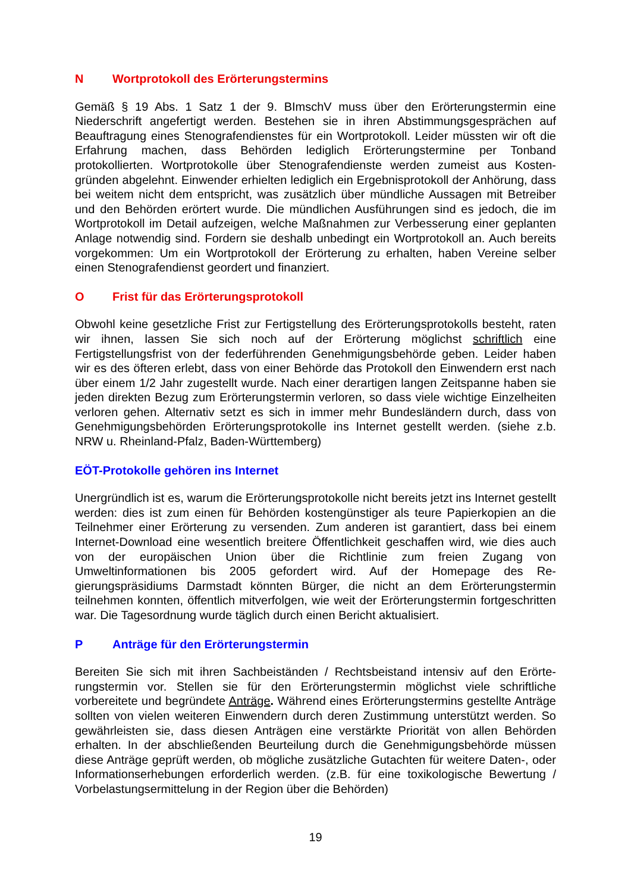N Wortprotokoll des Erörterungstermins
Gemäß § 19 Abs. 1 Satz 1 der 9. BImschV muss über den Erörterungstermin eine Niederschrift angefertigt werden. Bestehen sie in ihren Abstimmungsgesprächen auf Beauftragung eines Stenografendienstes für ein Wortprotokoll. Leider müssten wir oft die Erfahrung machen, dass Behörden lediglich Erörterungstermine per Tonband protokollierten. Wortprotokolle über Stenografendienste werden zumeist aus Kosten­gründen abgelehnt. Einwender erhielten lediglich ein Ergebnisprotokoll der Anhö­rung, dass bei weitem nicht dem entspricht, was zusätzlich über mündliche Aussagen mit Betreiber und den Behörden erörtert wurde. Die mündlichen Ausführungen sind es jedoch, die im Wortprotokoll im Detail aufzeigen, welche Maßnahmen zur Verbes­serung einer geplanten Anlage notwendig sind. Fordern sie deshalb unbedingt ein Wortprotokoll an. Auch bereits vorgekommen: Um ein Wortprotokoll der Erörterung zu erhalten, haben Vereine selber einen Stenografendienst geordert und finanziert.
O Frist für das Erörterungsprotokoll
Obwohl keine gesetzliche Frist zur Fertigstellung des Erörterungsprotokolls besteht, raten wir ihnen, lassen Sie sich noch auf der Erörterung möglichst schriftlich eine Fertigstellungsfrist von der federführenden Genehmigungsbehörde geben. Leider haben wir es des öfteren erlebt, dass von einer Behörde das Protokoll den Einwen­dern erst nach über einem 1/2 Jahr zugestellt wurde. Nach einer derartigen langen Zeitspanne haben sie jeden direkten Bezug zum Erörterungstermin verloren, so dass viele wichtige Einzelheiten verloren gehen. Alternativ setzt es sich in immer mehr Bundesländern durch, dass von Genehmigungsbehörden Erörterungsprotokolle ins Internet gestellt werden. (siehe z.b. NRW u. Rheinland-Pfalz, Baden-Württemberg)
EÖT-Protokolle gehören ins Internet
Unergründlich ist es, warum die Erörterungsprotokolle nicht bereits jetzt ins Internet gestellt werden: dies ist zum einen für Behörden kostengünstiger als teure Papierko­pien an die Teilnehmer einer Erörterung zu versenden. Zum anderen ist garantiert, dass bei einem Internet-Download eine wesentlich breitere Öffentlichkeit geschaffen wird, wie dies auch von der europäischen Union über die Richtlinie zum freien Zu­gang von Umweltinformationen bis 2005 gefordert wird. Auf der Homepage des Re­gierungspräsidiums Darmstadt könnten Bürger, die nicht an dem Erörterungstermin teilnehmen konnten, öffentlich mitverfolgen, wie weit der Erörterungstermin fortge­schritten war. Die Tagesordnung wurde täglich durch einen Bericht aktualisiert.
P Anträge für den Erörterungstermin
Bereiten Sie sich mit ihren Sachbeiständen / Rechtsbeistand intensiv auf den Erörte­rungstermin vor. Stellen sie für den Erörterungstermin möglichst viele schriftliche vorbereitete und begründete Anträge. Während eines Erörterungstermins gestellte Anträge sollten von vielen weiteren Einwendern durch deren Zustimmung unterstützt werden. So gewährleisten sie, dass diesen Anträgen eine verstärkte Priorität von al­len Behörden erhalten. In der abschließenden Beurteilung durch die Genehmigungs­behörde müssen diese Anträge geprüft werden, ob mögliche zusätzliche Gutachten für weitere Daten-, oder Informationserhebungen erforderlich werden. (z.B. für eine toxikologische Bewertung / Vorbelastungsermittelung in der Region über die Behör­den)
19